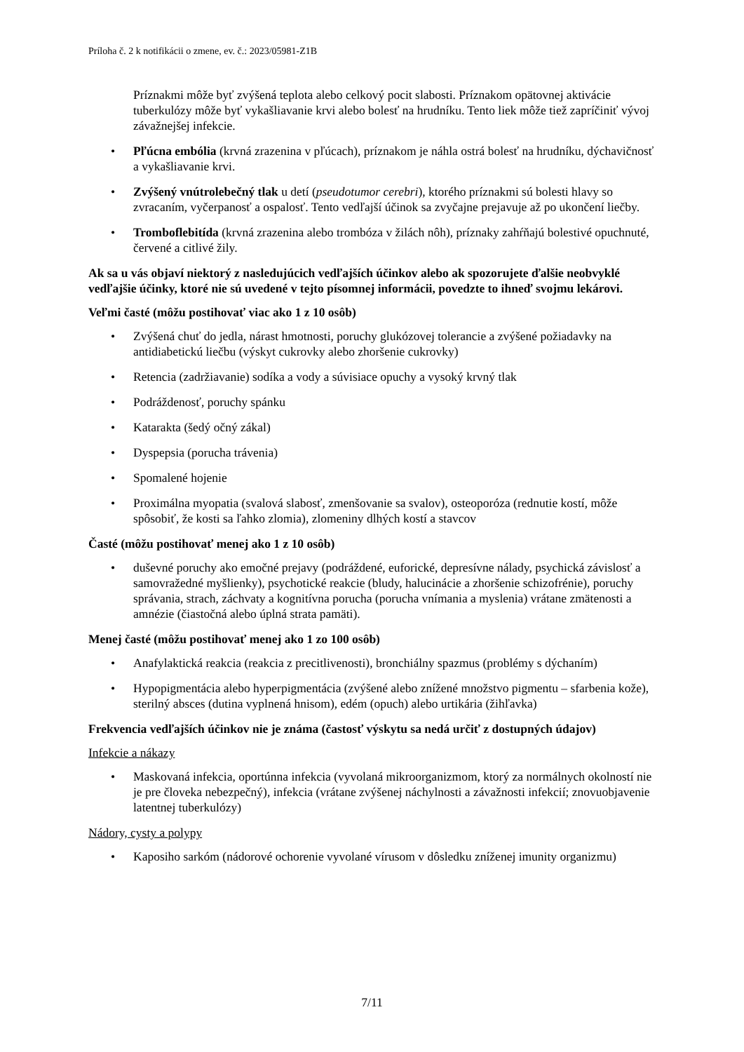Príloha č. 2 k notifikácii o zmene, ev. č.: 2023/05981-Z1B
Príznakmi môže byť zvýšená teplota alebo celkový pocit slabosti. Príznakom opätovnej aktivácie tuberkulózy môže byť vykašliavanie krvi alebo bolesť na hrudníku. Tento liek môže tiež zapríčiniť vývoj závažnejšej infekcie.
• Pľúcna embólia (krvná zrazenina v pľúcach), príznakom je náhla ostrá bolesť na hrudníku, dýchavičnosť a vykašliavanie krvi.
• Zvýšený vnútrolebečný tlak u detí (pseudotumor cerebri), ktorého príznakmi sú bolesti hlavy so zvracaním, vyčerpanosť a ospalosť. Tento vedľajší účinok sa zvyčajne prejavuje až po ukončení liečby.
• Tromboflebitída (krvná zrazenina alebo trombóza v žilách nôh), príznaky zahŕňajú bolestivé opuchnuté, červené a citlivé žily.
Ak sa u vás objaví niektorý z nasledujúcich vedľajších účinkov alebo ak spozorujete ďalšie neobvyklé vedľajšie účinky, ktoré nie sú uvedené v tejto písomnej informácii, povedzte to ihneď svojmu lekárovi.
Veľmi časté (môžu postihovať viac ako 1 z 10 osôb)
• Zvýšená chuť do jedla, nárast hmotnosti, poruchy glukózovej tolerancie a zvýšené požiadavky na antidiabetickú liečbu (výskyt cukrovky alebo zhoršenie cukrovky)
• Retencia (zadržiavanie) sodíka a vody a súvisiace opuchy a vysoký krvný tlak
• Podráždenosť, poruchy spánku
• Katarakta (šedý očný zákal)
• Dyspepsia (porucha trávenia)
• Spomalené hojenie
• Proximálna myopatia (svalová slabosť, zmenšovanie sa svalov), osteoporóza (rednutie kostí, môže spôsobiť, že kosti sa ľahko zlomia), zlomeniny dlhých kostí a stavcov
Časté (môžu postihovať menej ako 1 z 10 osôb)
• duševné poruchy ako emočné prejavy (podráždené, euforické, depresívne nálady, psychická závislosť a samovražedné myšlienky), psychotické reakcie (bludy, halucinácie a zhoršenie schizofrénie), poruchy správania, strach, záchvaty a kognitívna porucha (porucha vnímania a myslenia) vrátane zmätenosti a amnézie (čiastočná alebo úplná strata pamäti).
Menej časté (môžu postihovať menej ako 1 zo 100 osôb)
• Anafylaktická reakcia (reakcia z precitlivenosti), bronchiálny spazmus (problémy s dýchaním)
• Hypopigmentácia alebo hyperpigmentácia (zvýšené alebo znížené množstvo pigmentu – sfarbenia kože), sterilný absces (dutina vyplnená hnisom), edém (opuch) alebo urtikária (žihľavka)
Frekvencia vedľajších účinkov nie je známa (častosť výskytu sa nedá určiť z dostupných údajov)
Infekcie a nákazy
• Maskovaná infekcia, oportúnna infekcia (vyvolaná mikroorganizmom, ktorý za normálnych okolností nie je pre človeka nebezpečný), infekcia (vrátane zvýšenej náchylnosti a závažnosti infekcií; znovuobjavenie latentnej tuberkulózy)
Nádory, cysty a polypy
• Kaposiho sarkóm (nádorové ochorenie vyvolané vírusom v dôsledku zníženej imunity organizmu)
7/11